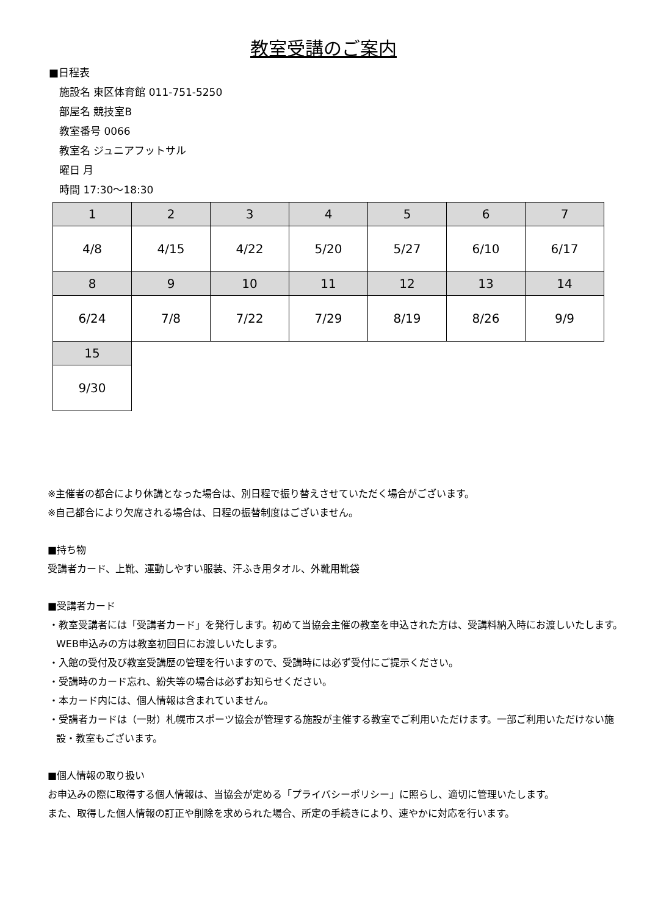教室受講のご案内
■日程表
施設名 東区体育館 011-751-5250
部屋名 競技室B
教室番号 0066
教室名 ジュニアフットサル
曜日 月
時間 17:30～18:30
| 1 | 2 | 3 | 4 | 5 | 6 | 7 |
| 4/8 | 4/15 | 4/22 | 5/20 | 5/27 | 6/10 | 6/17 |
| 8 | 9 | 10 | 11 | 12 | 13 | 14 |
| 6/24 | 7/8 | 7/22 | 7/29 | 8/19 | 8/26 | 9/9 |
| 15 | | | | | | |
| 9/30 | | | | | | |
※主催者の都合により休講となった場合は、別日程で振り替えさせていただく場合がございます。
※自己都合により欠席される場合は、日程の振替制度はございません。
■持ち物
受講者カード、上靴、運動しやすい服装、汗ふき用タオル、外靴用靴袋
■受講者カード
・教室受講者には「受講者カード」を発行します。初めて当協会主催の教室を申込された方は、受講料納入時にお渡しいたします。WEB申込みの方は教室初回日にお渡しいたします。
・入館の受付及び教室受講歴の管理を行いますので、受講時には必ず受付にご提示ください。
・受講時のカード忘れ、紛失等の場合は必ずお知らせください。
・本カード内には、個人情報は含まれていません。
・受講者カードは（一財）札幌市スポーツ協会が管理する施設が主催する教室でご利用いただけます。一部ご利用いただけない施設・教室もございます。
■個人情報の取り扱い
お申込みの際に取得する個人情報は、当協会が定める「プライバシーポリシー」に照らし、適切に管理いたします。
また、取得した個人情報の訂正や削除を求められた場合、所定の手続きにより、速やかに対応を行います。